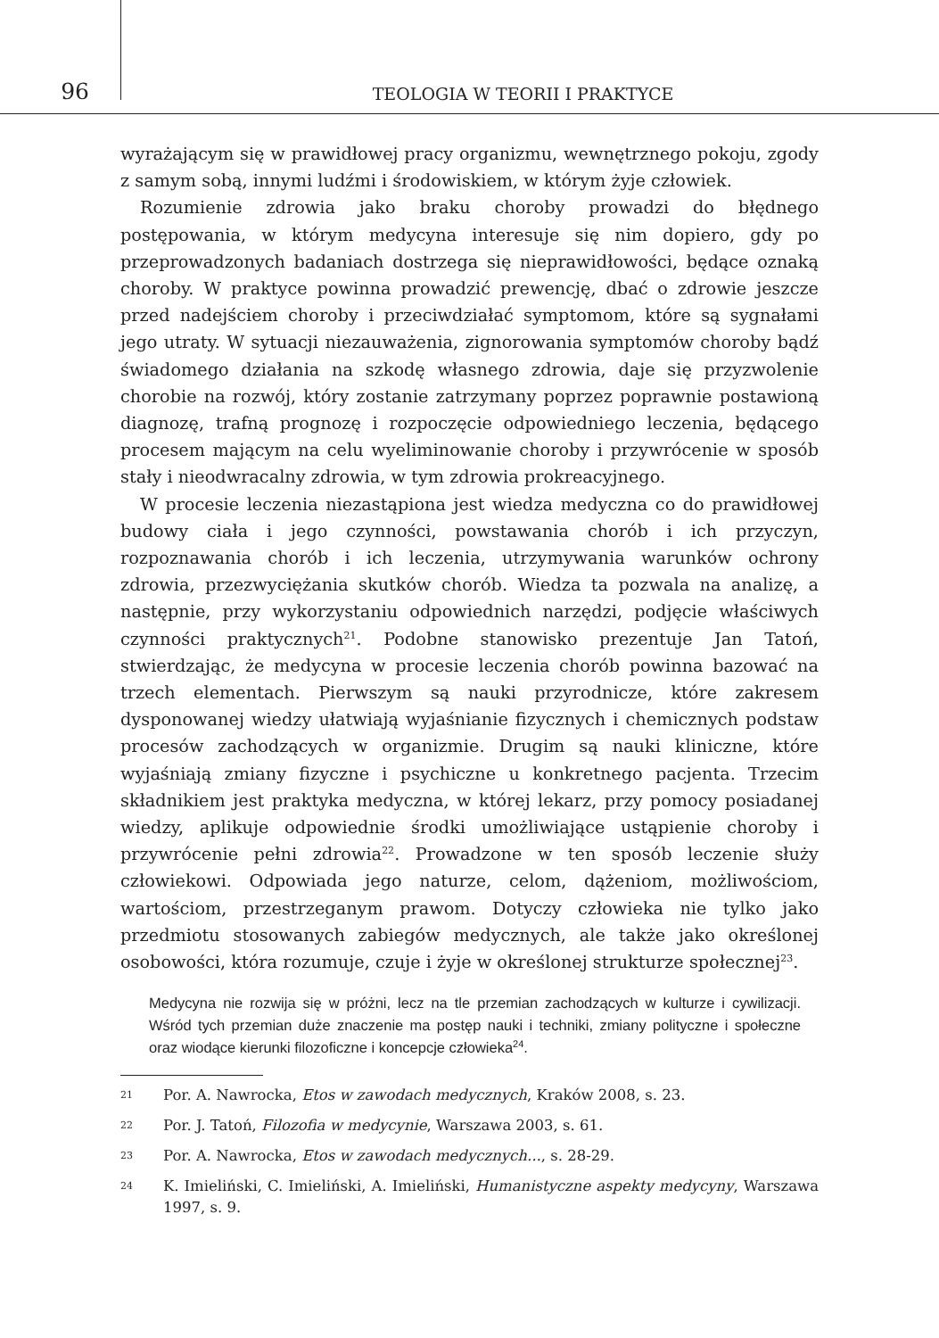96
TEOLOGIA W TEORII I PRAKTYCE
wyrażającym się w prawidłowej pracy organizmu, wewnętrznego pokoju, zgody z samym sobą, innymi ludźmi i środowiskiem, w którym żyje człowiek.
Rozumienie zdrowia jako braku choroby prowadzi do błędnego postępowania, w którym medycyna interesuje się nim dopiero, gdy po przeprowadzonych badaniach dostrzega się nieprawidłowości, będące oznaką choroby. W praktyce powinna prowadzić prewencję, dbać o zdrowie jeszcze przed nadejściem choroby i przeciwdziałać symptomom, które są sygnałami jego utraty. W sytuacji niezauważenia, zignorowania symptomów choroby bądź świadomego działania na szkodę własnego zdrowia, daje się przyzwolenie chorobie na rozwój, który zostanie zatrzymany poprzez poprawnie postawioną diagnozę, trafną prognozę i rozpoczęcie odpowiedniego leczenia, będącego procesem mającym na celu wyeliminowanie choroby i przywrócenie w sposób stały i nieodwracalny zdrowia, w tym zdrowia prokreacyjnego.
W procesie leczenia niezastąpiona jest wiedza medyczna co do prawidłowej budowy ciała i jego czynności, powstawania chorób i ich przyczyn, rozpoznawania chorób i ich leczenia, utrzymywania warunków ochrony zdrowia, przezwyciężania skutków chorób. Wiedza ta pozwala na analizę, a następnie, przy wykorzystaniu odpowiednich narzędzi, podjęcie właściwych czynności praktycznych<sup>21</sup>. Podobne stanowisko prezentuje Jan Tatoń, stwierdzając, że medycyna w procesie leczenia chorób powinna bazować na trzech elementach. Pierwszym są nauki przyrodnicze, które zakresem dysponowanej wiedzy ułatwiają wyjaśnianie fizycznych i chemicznych podstaw procesów zachodzących w organizmie. Drugim są nauki kliniczne, które wyjaśniają zmiany fizyczne i psychiczne u konkretnego pacjenta. Trzecim składnikiem jest praktyka medyczna, w której lekarz, przy pomocy posiadanej wiedzy, aplikuje odpowiednie środki umożliwiające ustąpienie choroby i przywrócenie pełni zdrowia<sup>22</sup>. Prowadzone w ten sposób leczenie służy człowiekowi. Odpowiada jego naturze, celom, dążeniom, możliwościom, wartościom, przestrzeganym prawom. Dotyczy człowieka nie tylko jako przedmiotu stosowanych zabiegów medycznych, ale także jako określonej osobowości, która rozumuje, czuje i żyje w określonej strukturze społecznej<sup>23</sup>.
Medycyna nie rozwija się w próżni, lecz na tle przemian zachodzących w kulturze i cywilizacji. Wśród tych przemian duże znaczenie ma postęp nauki i techniki, zmiany polityczne i społeczne oraz wiodące kierunki filozoficzne i koncepcje człowieka<sup>24</sup>.
21 Por. A. Nawrocka, Etos w zawodach medycznych, Kraków 2008, s. 23.
22 Por. J. Tatoń, Filozofia w medycynie, Warszawa 2003, s. 61.
23 Por. A. Nawrocka, Etos w zawodach medycznych..., s. 28-29.
24 K. Imieliński, C. Imieliński, A. Imieliński, Humanistyczne aspekty medycyny, Warszawa 1997, s. 9.